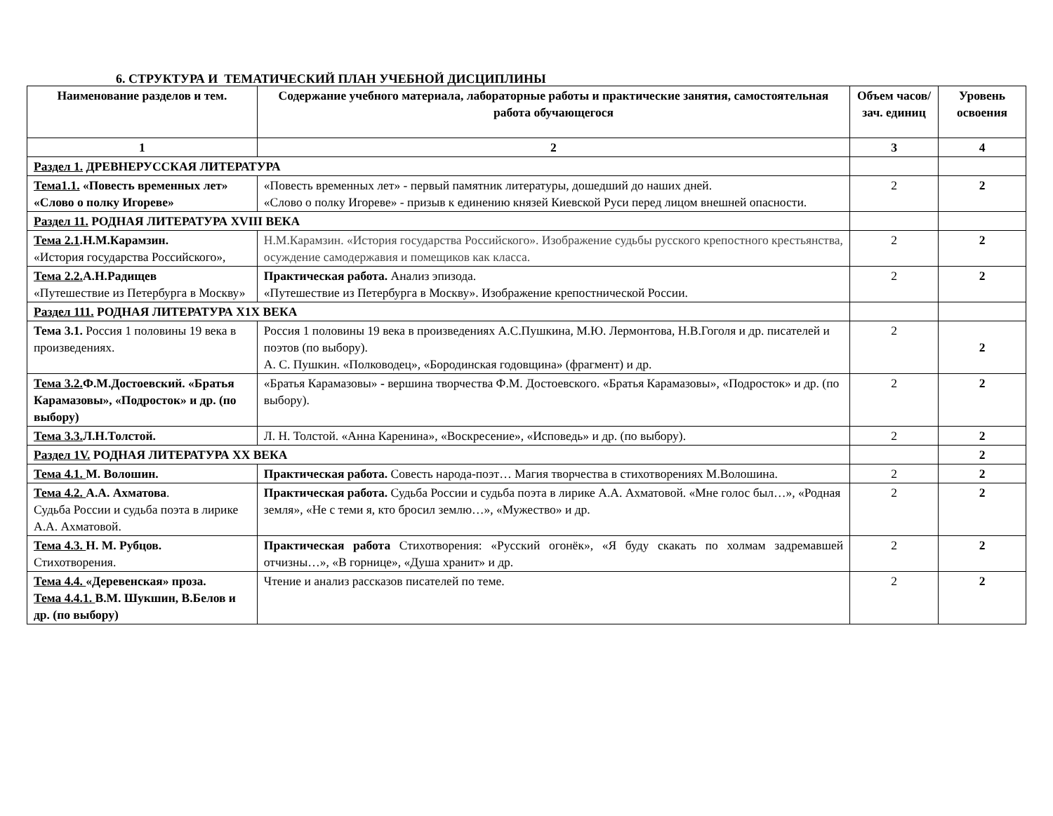6. СТРУКТУРА И ТЕМАТИЧЕСКИЙ ПЛАН УЧЕБНОЙ ДИСЦИПЛИНЫ
| Наименование разделов и тем. | Содержание учебного материала, лабораторные работы и практические занятия, самостоятельная работа обучающегося | Объем часов/зач. единиц | Уровень освоения |
| --- | --- | --- | --- |
| 1 | 2 | 3 | 4 |
| Раздел 1. ДРЕВНЕРУССКАЯ ЛИТЕРАТУРА | | | |
| Тема1.1. «Повесть временных лет» «Слово о полку Игореве» | «Повесть временных лет» - первый памятник литературы, дошедший до наших дней. «Слово о полку Игореве» - призыв к единению князей Киевской Руси перед лицом внешней опасности. | 2 | 2 |
| Раздел 11. РОДНАЯ ЛИТЕРАТУРА XVIII ВЕКА | | | |
| Тема 2.1 .Н.М.Карамзин. «История государства Российского», | Н.М.Карамзин. «История государства Российского». Изображение судьбы русского крепостного крестьянства, осуждение самодержавия и помещиков как класса. | 2 | 2 |
| Тема 2.2. А.Н.Радищев «Путешествие из Петербурга в Москву» | Практическая работа. Анализ эпизода. «Путешествие из Петербурга в Москву». Изображение крепостнической России. | 2 | 2 |
| Раздел 111. РОДНАЯ ЛИТЕРАТУРА Х1Х ВЕКА | | | |
| Тема 3.1. Россия 1 половины 19 века в произведениях. | Россия 1 половины 19 века в произведениях А.С.Пушкина, М.Ю. Лермонтова, Н.В.Гоголя и др. писателей и поэтов (по выбору). А. С. Пушкин. «Полководец», «Бородинская годовщина» (фрагмент) и др. | 2 | 2 |
| Тема 3.2. Ф.М.Достоевский. «Братья Карамазовы», «Подросток» и др. (по выбору) | «Братья Карамазовы» - вершина творчества Ф.М. Достоевского. «Братья Карамазовы», «Подросток» и др. (по выбору). | 2 | 2 |
| Тема 3.3. Л.Н.Толстой. | Л. Н. Толстой. «Анна Каренина», «Воскресение», «Исповедь» и др. (по выбору). | 2 | 2 |
| Раздел 1V. РОДНАЯ ЛИТЕРАТУРА ХХ ВЕКА | | | 2 |
| Тема 4.1. М. Волошин. | Практическая работа. Совесть народа-поэт… Магия творчества в стихотворениях М.Волошина. | 2 | 2 |
| Тема 4.2. А.А. Ахматова . Судьба России и судьба поэта в лирике А.А. Ахматовой. | Практическая работа. Судьба России и судьба поэта в лирике А.А. Ахматовой. «Мне голос был…», «Родная земля», «Не с теми я, кто бросил землю…», «Мужество» и др. | 2 | 2 |
| Тема 4.3. Н. М. Рубцов. Стихотворения. | Практическая работа Стихотворения: «Русский огонёк», «Я буду скакать по холмам задремавшей отчизны…», «В горнице», «Душа хранит» и др. | 2 | 2 |
| Тема 4.4. «Деревенская» проза. Тема 4.4.1. В.М. Шукшин, В.Белов и др. (по выбору) | Чтение и анализ рассказов писателей по теме. | 2 | 2 |